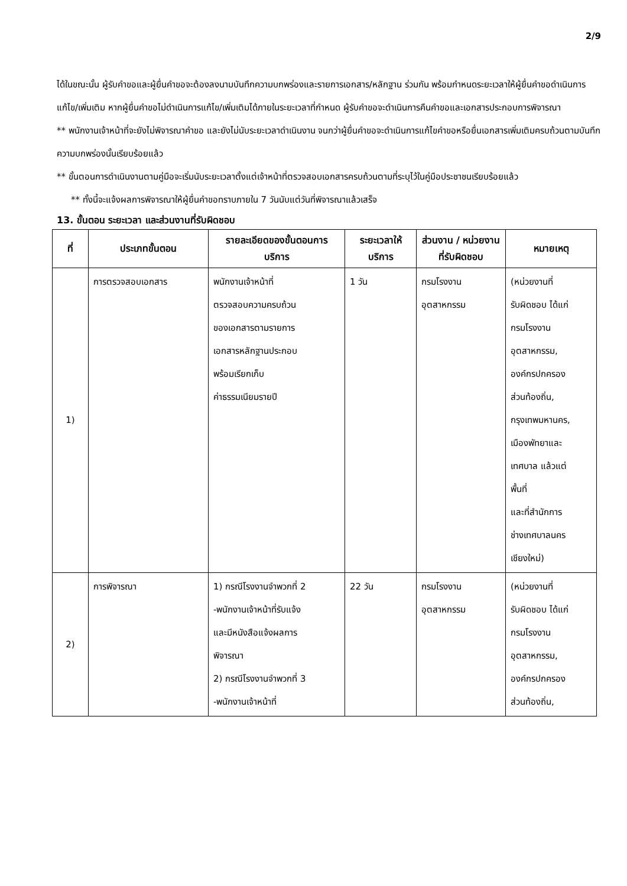2/9
ได้ในขณะนั้น ผู้รับคำขอและผู้ยื่นคำขอจะต้องลงนามบันทึกความบกพร่องและรายการเอกสาร/หลักฐาน ร่วมกัน พร้อมกำหนดระยะเวลาให้ผู้ยื่นคำขอดำเนินการแก้ไข/เพิ่มเติม หากผู้ยื่นคำขอไม่ดำเนินการแก้ไข/เพิ่มเติมได้ภายในระยะเวลาที่กำหนด ผู้รับคำขอจะดำเนินการคืนคำขอและเอกสารประกอบการพิจารณา
** พนักงานเจ้าหน้าที่จะยังไม่พิจารณาคำขอ และยังไม่นับระยะเวลาดำเนินงาน จนกว่าผู้ยื่นคำขอจะดำเนินการแก้ไขคำขอหรือยื่นเอกสารเพิ่มเติมครบถ้วนตามบันทึกความบกพร่องนั้นเรียบร้อยแล้ว
** ขั้นตอนการดำเนินงานตามคู่มือจะเริ่มนับระยะเวลาตั้งแต่เจ้าหน้าที่ตรวจสอบเอกสารครบถ้วนตามที่ระบุไว้ในคู่มือประชาชนเรียบร้อยแล้ว
** ทั้งนี้จะแจ้งผลการพิจารณาให้ผู้ยื่นคำขอทราบภายใน 7 วันนับแต่วันที่พิจารณาแล้วเสร็จ
13. ขั้นตอน ระยะเวลา และส่วนงานที่รับผิดชอบ
| ที่ | ประเภทขั้นตอน | รายละเอียดของขั้นตอนการบริการ | ระยะเวลาให้บริการ | ส่วนงาน / หน่วยงานที่รับผิดชอบ | หมายเหตุ |
| --- | --- | --- | --- | --- | --- |
| 1) | การตรวจสอบเอกสาร | พนักงานเจ้าหน้าที่ ตรวจสอบความครบถ้วน ของเอกสารตามรายการ เอกสารหลักฐานประกอบ พร้อมเรียกเก็บ ค่าธรรมเนียมรายปี | 1 วัน | กรมโรงงาน อุตสาหกรรม | (หน่วยงานที่ รับผิดชอบ ได้แก่ กรมโรงงาน อุตสาหกรรม, องค์กรปกครอง ส่วนท้องถิ่น, กรุงเทพมหานคร, เมืองพัทยาและ เทศบาล แล้วแต่ พื้นที่ และที่สำนักการ ช่างเทศบาลนคร เชียงใหม่) |
| 2) | การพิจารณา | 1) กรณีโรงงานจำพวกที่ 2 -พนักงานเจ้าหน้าที่รับแจ้ง และมีหนังสือแจ้งผลการ พิจารณา 2) กรณีโรงงานจำพวกที่ 3 -พนักงานเจ้าหน้าที่ | 22 วัน | กรมโรงงาน อุตสาหกรรม | (หน่วยงานที่ รับผิดชอบ ได้แก่ กรมโรงงาน อุตสาหกรรม, องค์กรปกครอง ส่วนท้องถิ่น, |